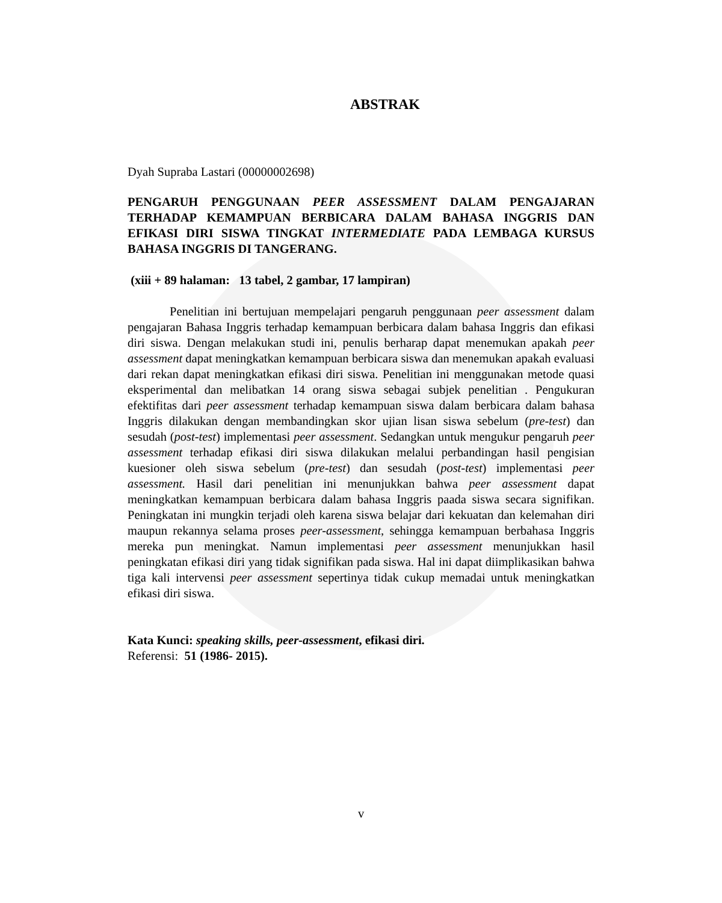ABSTRAK
Dyah Supraba Lastari (00000002698)
PENGARUH PENGGUNAAN PEER ASSESSMENT DALAM PENGAJARAN TERHADAP KEMAMPUAN BERBICARA DALAM BAHASA INGGRIS DAN EFIKASI DIRI SISWA TINGKAT INTERMEDIATE PADA LEMBAGA KURSUS BAHASA INGGRIS DI TANGERANG.
(xiii + 89 halaman: 13 tabel, 2 gambar, 17 lampiran)
Penelitian ini bertujuan mempelajari pengaruh penggunaan peer assessment dalam pengajaran Bahasa Inggris terhadap kemampuan berbicara dalam bahasa Inggris dan efikasi diri siswa. Dengan melakukan studi ini, penulis berharap dapat menemukan apakah peer assessment dapat meningkatkan kemampuan berbicara siswa dan menemukan apakah evaluasi dari rekan dapat meningkatkan efikasi diri siswa. Penelitian ini menggunakan metode quasi eksperimental dan melibatkan 14 orang siswa sebagai subjek penelitian . Pengukuran efektifitas dari peer assessment terhadap kemampuan siswa dalam berbicara dalam bahasa Inggris dilakukan dengan membandingkan skor ujian lisan siswa sebelum (pre-test) dan sesudah (post-test) implementasi peer assessment. Sedangkan untuk mengukur pengaruh peer assessment terhadap efikasi diri siswa dilakukan melalui perbandingan hasil pengisian kuesioner oleh siswa sebelum (pre-test) dan sesudah (post-test) implementasi peer assessment. Hasil dari penelitian ini menunjukkan bahwa peer assessment dapat meningkatkan kemampuan berbicara dalam bahasa Inggris paada siswa secara signifikan. Peningkatan ini mungkin terjadi oleh karena siswa belajar dari kekuatan dan kelemahan diri maupun rekannya selama proses peer-assessment, sehingga kemampuan berbahasa Inggris mereka pun meningkat. Namun implementasi peer assessment menunjukkan hasil peningkatan efikasi diri yang tidak signifikan pada siswa. Hal ini dapat diimplikasikan bahwa tiga kali intervensi peer assessment sepertinya tidak cukup memadai untuk meningkatkan efikasi diri siswa.
Kata Kunci: speaking skills, peer-assessment, efikasi diri.
Referensi: 51 (1986- 2015).
v